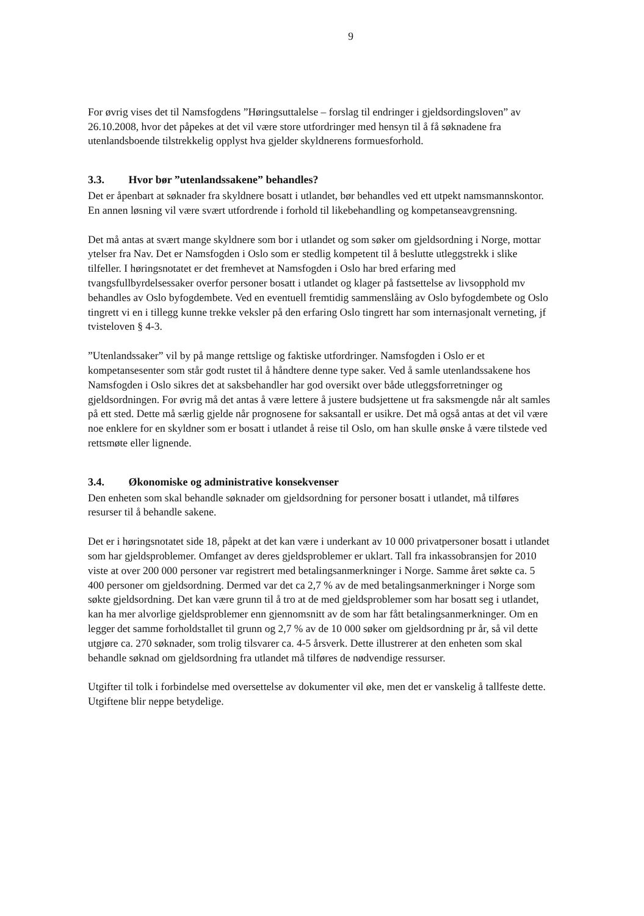9
For øvrig vises det til Namsfogdens ”Høringsuttalelse – forslag til endringer i gjeldsordingsloven” av 26.10.2008, hvor det påpekes at det vil være store utfordringer med hensyn til å få søknadene fra utenlandsboende tilstrekkelig opplyst hva gjelder skyldnerens formuesforhold.
3.3. Hvor bør ”utenlandssakene” behandles?
Det er åpenbart at søknader fra skyldnere bosatt i utlandet, bør behandles ved ett utpekt namsmannskontor. En annen løsning vil være svært utfordrende i forhold til likebehandling og kompetanseavgrensning.
Det må antas at svært mange skyldnere som bor i utlandet og som søker om gjeldsordning i Norge, mottar ytelser fra Nav. Det er Namsfogden i Oslo som er stedlig kompetent til å beslutte utleggstrekk i slike tilfeller. I høringsnotatet er det fremhevet at Namsfogden i Oslo har bred erfaring med tvangsfullbyrdelsessaker overfor personer bosatt i utlandet og klager på fastsettelse av livsopphold mv behandles av Oslo byfogdembete. Ved en eventuell fremtidig sammenslåing av Oslo byfogdembete og Oslo tingrett vi en i tillegg kunne trekke veksler på den erfaring Oslo tingrett har som internasjonalt verneting, jf tvisteloven § 4-3.
”Utenlandssaker” vil by på mange rettslige og faktiske utfordringer. Namsfogden i Oslo er et kompetansesenter som står godt rustet til å håndtere denne type saker. Ved å samle utenlandssakene hos Namsfogden i Oslo sikres det at saksbehandler har god oversikt over både utleggsforretninger og gjeldsordningen. For øvrig må det antas å være lettere å justere budsjettene ut fra saksmengde når alt samles på ett sted. Dette må særlig gjelde når prognosene for saksantall er usikre. Det må også antas at det vil være noe enklere for en skyldner som er bosatt i utlandet å reise til Oslo, om han skulle ønske å være tilstede ved rettsmøte eller lignende.
3.4. Økonomiske og administrative konsekvenser
Den enheten som skal behandle søknader om gjeldsordning for personer bosatt i utlandet, må tilføres resurser til å behandle sakene.
Det er i høringsnotatet side 18, påpekt at det kan være i underkant av 10 000 privatpersoner bosatt i utlandet som har gjeldsproblemer. Omfanget av deres gjeldsproblemer er uklart. Tall fra inkassobransjen for 2010 viste at over 200 000 personer var registrert med betalingsanmerkninger i Norge. Samme året søkte ca. 5 400 personer om gjeldsordning. Dermed var det ca 2,7 % av de med betalingsanmerkninger i Norge som søkte gjeldsordning. Det kan være grunn til å tro at de med gjeldsproblemer som har bosatt seg i utlandet, kan ha mer alvorlige gjeldsproblemer enn gjennomsnitt av de som har fått betalingsanmerkninger. Om en legger det samme forholdstallet til grunn og 2,7 % av de 10 000 søker om gjeldsordning pr år, så vil dette utgjøre ca. 270 søknader, som trolig tilsvarer ca. 4-5 årsverk. Dette illustrerer at den enheten som skal behandle søknad om gjeldsordning fra utlandet må tilføres de nødvendige ressurser.
Utgifter til tolk i forbindelse med oversettelse av dokumenter vil øke, men det er vanskelig å tallfeste dette. Utgiftene blir neppe betydelige.